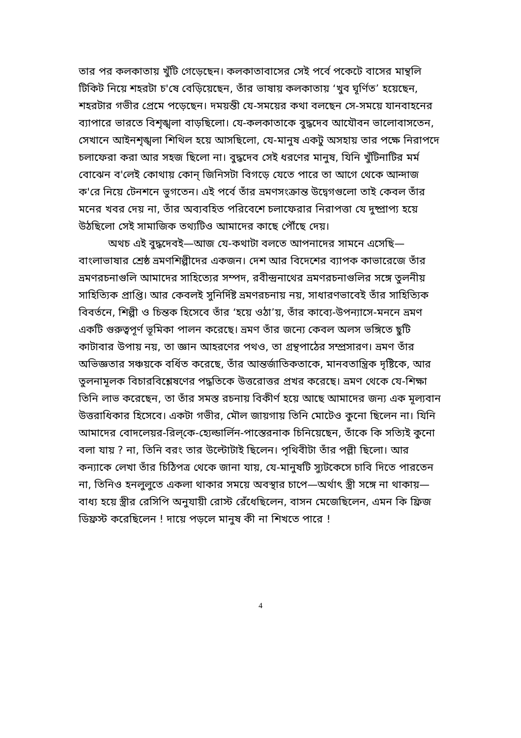তার পর কলকাতায় খুঁটি গেড়েছেন। কলকাতাবাসের সেই পর্বে পকেটে বাসের মান্থলি টিকিট নিয়ে শহরটা চ'ষে বেড়িয়েছেন, তাঁর ভাষায় কলকাতায় ‘খুব ঘূর্ণিত’ হয়েছেন, শহরটার গভীর প্রেমে পড়েছেন। দময়ন্তী যে-সময়ের কথা বলছেন সে-সময়ে যানবাহনের ব্যাপারে ভারতে বিশৃঙ্খলা বাড়ছিলো। যে-কলকাতাকে বুদ্ধদেব আযৌবন ভালোবাসতেন, সেখানে আইনশৃঙ্খলা শিথিল হয়ে আসছিলো, যে-মানুষ একটু অসহায় তার পক্ষে নিরাপদে চলাফেরা করা আর সহজ ছিলো না। বুদ্ধদেব সেই ধরণের মানুষ, যিনি খুঁটিনাটির মর্ম বোঝেন ব'লেই কোথায় কোন্ জিনিসটা বিগড়ে যেতে পারে তা আগে থেকে আন্দাজ ক'রে নিয়ে টেনশনে ভুগতেন। এই পর্বে তাঁর ভ্রমণসংক্রান্ত উদ্বেগগুলো তাই কেবল তাঁর মনের খবর দেয় না, তাঁর অব্যবহিত পরিবেশে চলাফেরার নিরাপত্তা যে দুষ্প্রাপ্য হয়ে উঠছিলো সেই সামাজিক তথ্যটিও আমাদের কাছে পৌঁছে দেয়।
অথচ এই বুদ্ধদেবই—আজ যে-কথাটা বলতে আপনাদের সামনে এসেছি—বাংলাভাষার শ্রেষ্ঠ ভ্রমণশিল্পীদের একজন। দেশ আর বিদেশের ব্যাপক কাভারেজে তাঁর ভ্রমণরচনাগুলি আমাদের সাহিত্যের সম্পদ, রবীন্দ্রনাথের ভ্রমণরচনাগুলির সঙ্গে তুলনীয় সাহিত্যিক প্রাপ্তি। আর কেবলই সুনির্দিষ্ট ভ্রমণরচনায় নয়, সাধারণভাবেই তাঁর সাহিত্যিক বিবর্তনে, শিল্পী ও চিন্তক হিসেবে তাঁর ‘হয়ে ওঠা’য়, তাঁর কাব্যে-উপন্যাসে-মননে ভ্রমণ একটি গুরুত্বপূর্ণ ভূমিকা পালন করেছে। ভ্রমণ তাঁর জন্যে কেবল অলস ভঙ্গিতে ছুটি কাটাবার উপায় নয়, তা জ্ঞান আহরণের পথও, তা গ্রন্থপাঠের সম্প্রসারণ। ভ্রমণ তাঁর অভিজ্ঞতার সঞ্চয়কে বর্ধিত করেছে, তাঁর আন্তর্জাতিকতাকে, মানবতান্ত্রিক দৃষ্টিকে, আর তুলনামূলক বিচারবিশ্লেষণের পদ্ধতিকে উত্তরোত্তর প্রখর করেছে। ভ্রমণ থেকে যে-শিক্ষা তিনি লাভ করেছেন, তা তাঁর সমস্ত রচনায় বিকীর্ণ হয়ে আছে আমাদের জন্য এক মূল্যবান উত্তরাধিকার হিসেবে। একটা গভীর, মৌল জায়গায় তিনি মোটেও কুনো ছিলেন না। যিনি আমাদের বোদলেয়র-রিল্‌কে-হ্যেল্ডার্লিন-পাস্তেরনাক চিনিয়েছেন, তাঁকে কি সত্যিই কুনো বলা যায় ? না, তিনি বরং তার উল্টোটাই ছিলেন। পৃথিবীটা তাঁর পল্লী ছিলো। আর কন্যাকে লেখা তাঁর চিঠিপত্র থেকে জানা যায়, যে-মানুষটি স্যুটকেসে চাবি দিতে পারতেন না, তিনিও হনলুলুতে একলা থাকার সময়ে অবস্থার চাপে—অর্থাৎ স্ত্রী সঙ্গে না থাকায়—বাধ্য হয়ে স্ত্রীর রেসিপি অনুযায়ী রোস্ট রেঁধেছিলেন, বাসন মেজেছিলেন, এমন কি ফ্রিজ ডিফ্রস্ট করেছিলেন ! দায়ে পড়লে মানুষ কী না শিখতে পারে !
4